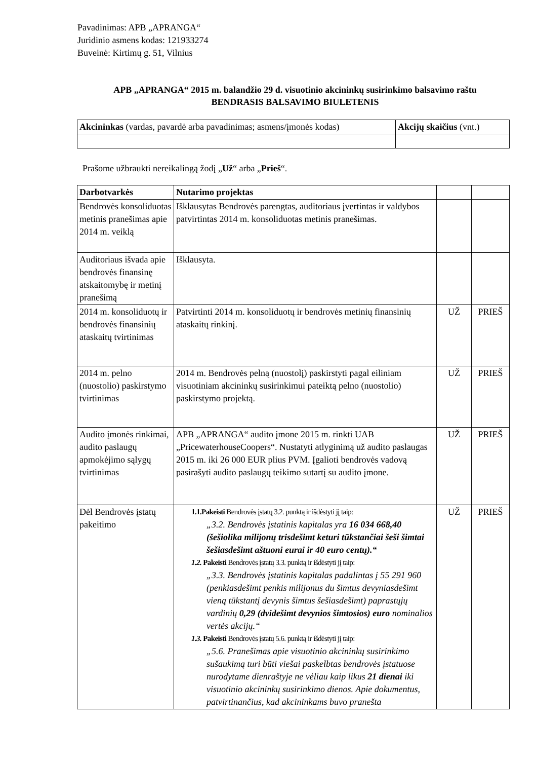Pavadinimas: APB „APRANGA“
Juridinio asmens kodas: 121933274
Buveinė: Kirtimų g. 51, Vilnius
APB „APRANGA“ 2015 m. balandžio 29 d. visuotinio akcininkų susirinkimo balsavimo raštu
BENDRASIS BALSAVIMO BIULETENIS
| Akcininkas (vardas, pavardė arba pavadinimas; asmens/įmonės kodas) | Akcijų skaičius (vnt.) |
Prašome užbraukti nereikalingą žodį „Už“ arba „Prieš“.
| Darbotvarkės | Nutarimo projektas | | |
| Bendrovės konsoliduotas metinis pranešimas apie 2014 m. veiklą | Išklausytas Bendrovės parengtas, auditoriaus įvertintas ir valdybos patvirtintas 2014 m. konsoliduotas metinis pranešimas. | | |
| Auditoriaus išvada apie bendrovės finansinę atskaitomybę ir metinį pranešimą | Išklausyta. | | |
| 2014 m. konsoliduotų ir bendrovės finansinių ataskaitų tvirtinimas | Patvirtinti 2014 m. konsoliduotų ir bendrovės metinių finansinių ataskaitų rinkinį. | UŽ | PRIEŠ |
| 2014 m. pelno (nuostolio) paskirstymo tvirtinimas | 2014 m. Bendrovės pelną (nuostolį) paskirstyti pagal eiliniam visuotiniam akcininkų susirinkimui pateiktą pelno (nuostolio) paskirstymo projektą. | UŽ | PRIEŠ |
| Audito įmonės rinkimai, audito paslaugų apmokėjimo sąlygų tvirtinimas | APB „APRANGA“ audito įmone 2015 m. rinkti UAB „PricewaterhouseCoopers“. Nustatyti atlyginimą už audito paslaugas 2015 m. iki 26 000 EUR plius PVM. Įgalioti bendrovės vadovą pasirašyti audito paslaugų teikimo sutartį su audito įmone. | UŽ | PRIEŠ |
| Dėl Bendrovės įstatų pakeitimo | 1.1.Pakeisti Bendrovės įstatų 3.2. punktą ir išdėstyti jį taip: „3.2. Bendrovės įstatinis kapitalas yra 16 034 668,40 (šešiolika milijonų trisdešimt keturi tūkstančiai šeši šimtai šešiasdešimt aštuoni eurai ir 40 euro centų).“ 1.2. Pakeisti Bendrovės įstatų 3.3. punktą ir išdėstyti jį taip: „3.3. Bendrovės įstatinis kapitalas padalintas į 55 291 960 (penkiasdešimt penkis milijonus du šimtus devyniasdešimt vieną tūkstantį devynis šimtus šešiasdešimt) paprastųjų vardinių 0,29 (dvidešimt devynios šimtosios) euro nominalios vertės akcijų.“ 1.3. Pakeisti Bendrovės įstatų 5.6. punktą ir išdėstyti jį taip: „5.6. Pranešimas apie visuotinio akcininkų susirinkimo sušaukimą turi būti viešai paskelbtas bendrovės įstatuose nurodytame dienraštyje ne vėliau kaip likus 21 dienai iki visuotinio akcininkų susirinkimo dienos. Apie dokumentus, patvirtinančius, kad akcininkams buvo pranešta | UŽ | PRIEŠ |